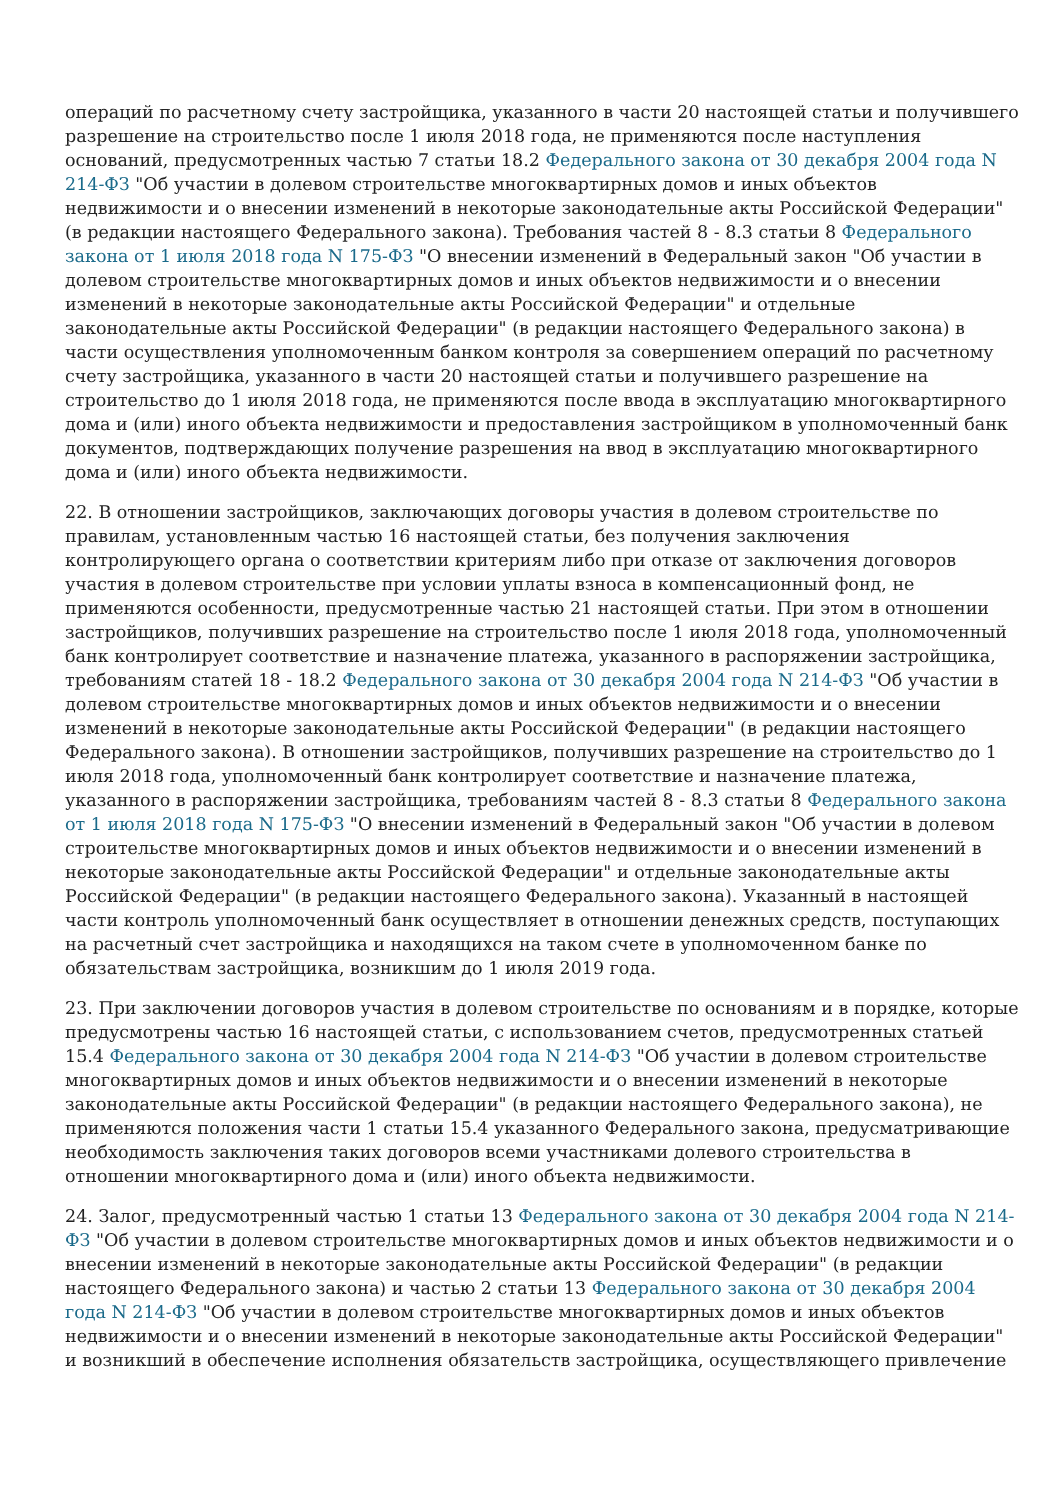операций по расчетному счету застройщика, указанного в части 20 настоящей статьи и получившего разрешение на строительство после 1 июля 2018 года, не применяются после наступления оснований, предусмотренных частью 7 статьи 18.2 Федерального закона от 30 декабря 2004 года N 214-ФЗ "Об участии в долевом строительстве многоквартирных домов и иных объектов недвижимости и о внесении изменений в некоторые законодательные акты Российской Федерации" (в редакции настоящего Федерального закона). Требования частей 8 - 8.3 статьи 8 Федерального закона от 1 июля 2018 года N 175-ФЗ "О внесении изменений в Федеральный закон "Об участии в долевом строительстве многоквартирных домов и иных объектов недвижимости и о внесении изменений в некоторые законодательные акты Российской Федерации" и отдельные законодательные акты Российской Федерации" (в редакции настоящего Федерального закона) в части осуществления уполномоченным банком контроля за совершением операций по расчетному счету застройщика, указанного в части 20 настоящей статьи и получившего разрешение на строительство до 1 июля 2018 года, не применяются после ввода в эксплуатацию многоквартирного дома и (или) иного объекта недвижимости и предоставления застройщиком в уполномоченный банк документов, подтверждающих получение разрешения на ввод в эксплуатацию многоквартирного дома и (или) иного объекта недвижимости.
22. В отношении застройщиков, заключающих договоры участия в долевом строительстве по правилам, установленным частью 16 настоящей статьи, без получения заключения контролирующего органа о соответствии критериям либо при отказе от заключения договоров участия в долевом строительстве при условии уплаты взноса в компенсационный фонд, не применяются особенности, предусмотренные частью 21 настоящей статьи. При этом в отношении застройщиков, получивших разрешение на строительство после 1 июля 2018 года, уполномоченный банк контролирует соответствие и назначение платежа, указанного в распоряжении застройщика, требованиям статей 18 - 18.2 Федерального закона от 30 декабря 2004 года N 214-ФЗ "Об участии в долевом строительстве многоквартирных домов и иных объектов недвижимости и о внесении изменений в некоторые законодательные акты Российской Федерации" (в редакции настоящего Федерального закона). В отношении застройщиков, получивших разрешение на строительство до 1 июля 2018 года, уполномоченный банк контролирует соответствие и назначение платежа, указанного в распоряжении застройщика, требованиям частей 8 - 8.3 статьи 8 Федерального закона от 1 июля 2018 года N 175-ФЗ "О внесении изменений в Федеральный закон "Об участии в долевом строительстве многоквартирных домов и иных объектов недвижимости и о внесении изменений в некоторые законодательные акты Российской Федерации" и отдельные законодательные акты Российской Федерации" (в редакции настоящего Федерального закона). Указанный в настоящей части контроль уполномоченный банк осуществляет в отношении денежных средств, поступающих на расчетный счет застройщика и находящихся на таком счете в уполномоченном банке по обязательствам застройщика, возникшим до 1 июля 2019 года.
23. При заключении договоров участия в долевом строительстве по основаниям и в порядке, которые предусмотрены частью 16 настоящей статьи, с использованием счетов, предусмотренных статьей 15.4 Федерального закона от 30 декабря 2004 года N 214-ФЗ "Об участии в долевом строительстве многоквартирных домов и иных объектов недвижимости и о внесении изменений в некоторые законодательные акты Российской Федерации" (в редакции настоящего Федерального закона), не применяются положения части 1 статьи 15.4 указанного Федерального закона, предусматривающие необходимость заключения таких договоров всеми участниками долевого строительства в отношении многоквартирного дома и (или) иного объекта недвижимости.
24. Залог, предусмотренный частью 1 статьи 13 Федерального закона от 30 декабря 2004 года N 214-ФЗ "Об участии в долевом строительстве многоквартирных домов и иных объектов недвижимости и о внесении изменений в некоторые законодательные акты Российской Федерации" (в редакции настоящего Федерального закона) и частью 2 статьи 13 Федерального закона от 30 декабря 2004 года N 214-ФЗ "Об участии в долевом строительстве многоквартирных домов и иных объектов недвижимости и о внесении изменений в некоторые законодательные акты Российской Федерации" и возникший в обеспечение исполнения обязательств застройщика, осуществляющего привлечение